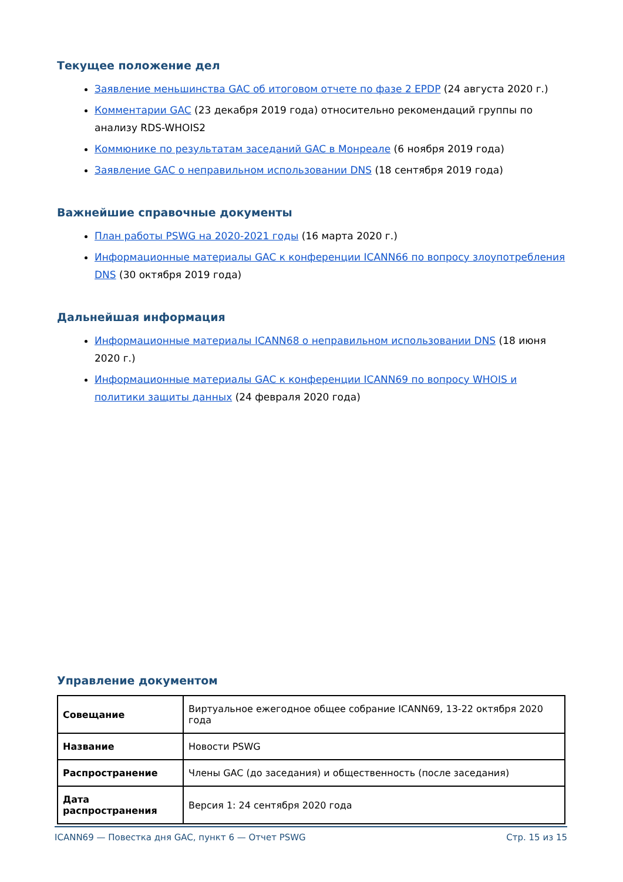Текущее положение дел
Заявление меньшинства GAC об итоговом отчете по фазе 2 EPDP (24 августа 2020 г.)
Комментарии GAC (23 декабря 2019 года) относительно рекомендаций группы по анализу RDS-WHOIS2
Коммюнике по результатам заседаний GAC в Монреале (6 ноября 2019 года)
Заявление GAC о неправильном использовании DNS (18 сентября 2019 года)
Важнейшие справочные документы
План работы PSWG на 2020-2021 годы (16 марта 2020 г.)
Информационные материалы GAC к конференции ICANN66 по вопросу злоупотребления DNS (30 октября 2019 года)
Дальнейшая информация
Информационные материалы ICANN68 о неправильном использовании DNS (18 июня 2020 г.)
Информационные материалы GAC к конференции ICANN69 по вопросу WHOIS и политики защиты данных (24 февраля 2020 года)
Управление документом
| Совещание | Виртуальное ежегодное общее собрание ICANN69, 13-22 октября 2020 года |
| Название | Новости PSWG |
| Распространение | Члены GAC (до заседания) и общественность (после заседания) |
| Дата распространения | Версия 1: 24 сентября 2020 года |
ICANN69 — Повестка дня GAC, пункт 6 — Отчет PSWG Стр. 15 из 15